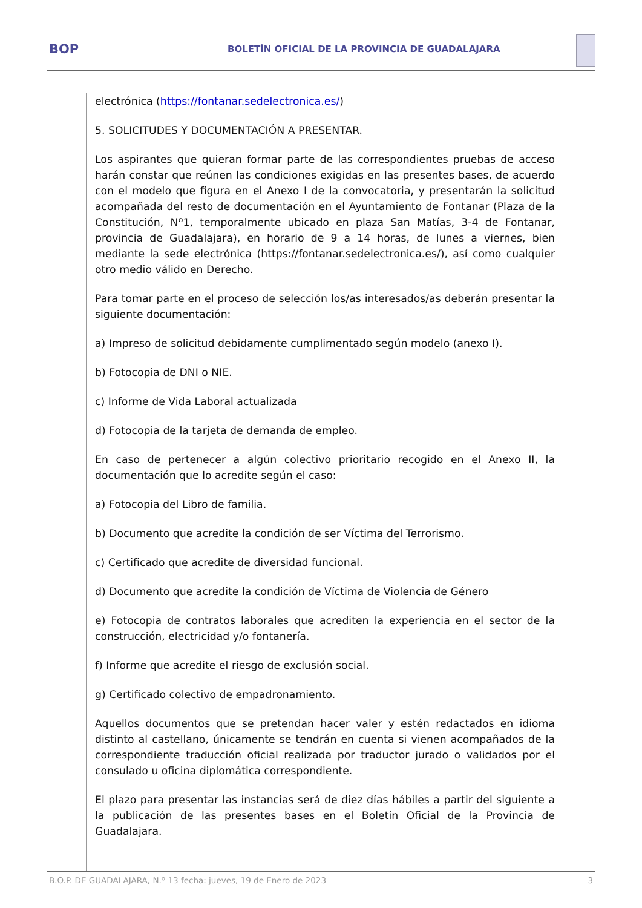BOP
BOLETÍN OFICIAL DE LA PROVINCIA DE GUADALAJARA
electrónica (https://fontanar.sedelectronica.es/)
5. SOLICITUDES Y DOCUMENTACIÓN A PRESENTAR.
Los aspirantes que quieran formar parte de las correspondientes pruebas de acceso harán constar que reúnen las condiciones exigidas en las presentes bases, de acuerdo con el modelo que figura en el Anexo I de la convocatoria, y presentarán la solicitud acompañada del resto de documentación en el Ayuntamiento de Fontanar (Plaza de la Constitución, Nº1, temporalmente ubicado en plaza San Matías, 3-4 de Fontanar, provincia de Guadalajara), en horario de 9 a 14 horas, de lunes a viernes, bien mediante la sede electrónica (https://fontanar.sedelectronica.es/), así como cualquier otro medio válido en Derecho.
Para tomar parte en el proceso de selección los/as interesados/as deberán presentar la siguiente documentación:
a) Impreso de solicitud debidamente cumplimentado según modelo (anexo I).
b) Fotocopia de DNI o NIE.
c) Informe de Vida Laboral actualizada
d) Fotocopia de la tarjeta de demanda de empleo.
En caso de pertenecer a algún colectivo prioritario recogido en el Anexo II, la documentación que lo acredite según el caso:
a) Fotocopia del Libro de familia.
b) Documento que acredite la condición de ser Víctima del Terrorismo.
c) Certificado que acredite de diversidad funcional.
d) Documento que acredite la condición de Víctima de Violencia de Género
e) Fotocopia de contratos laborales que acrediten la experiencia en el sector de la construcción, electricidad y/o fontanería.
f) Informe que acredite el riesgo de exclusión social.
g) Certificado colectivo de empadronamiento.
Aquellos documentos que se pretendan hacer valer y estén redactados en idioma distinto al castellano, únicamente se tendrán en cuenta si vienen acompañados de la correspondiente traducción oficial realizada por traductor jurado o validados por el consulado u oficina diplomática correspondiente.
El plazo para presentar las instancias será de diez días hábiles a partir del siguiente a la publicación de las presentes bases en el Boletín Oficial de la Provincia de Guadalajara.
B.O.P. DE GUADALAJARA, N.º 13 fecha: jueves, 19 de Enero de 2023 3